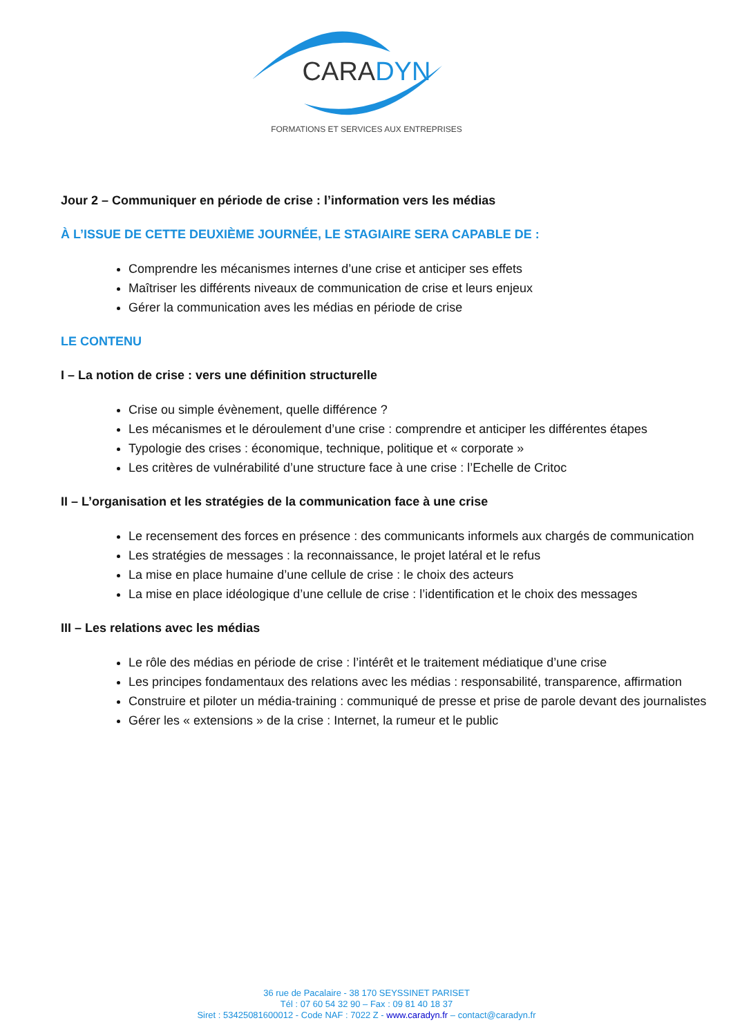CARADYN
FORMATIONS ET SERVICES AUX ENTREPRISES
Jour 2 – Communiquer en période de crise : l’information vers les médias
À L’ISSUE DE CETTE DEUXIÈME JOURNÉE, LE STAGIAIRE SERA CAPABLE DE :
Comprendre les mécanismes internes d’une crise et anticiper ses effets
Maîtriser les différents niveaux de communication de crise et leurs enjeux
Gérer la communication aves les médias en période de crise
LE CONTENU
I – La notion de crise : vers une définition structurelle
Crise ou simple évènement, quelle différence ?
Les mécanismes et le déroulement d’une crise : comprendre et anticiper les différentes étapes
Typologie des crises : économique, technique, politique et « corporate »
Les critères de vulnérabilité d’une structure face à une crise : l’Echelle de Critoc
II – L’organisation et les stratégies de la communication face à une crise
Le recensement des forces en présence : des communicants informels aux chargés de communication
Les stratégies de messages : la reconnaissance, le projet latéral et le refus
La mise en place humaine d’une cellule de crise : le choix des acteurs
La mise en place idéologique d’une cellule de crise : l’identification et le choix des messages
III – Les relations avec les médias
Le rôle des médias en période de crise : l’intérêt et le traitement médiatique d’une crise
Les principes fondamentaux des relations avec les médias : responsabilité, transparence, affirmation
Construire et piloter un média-training : communiqué de presse et prise de parole devant des journalistes
Gérer les « extensions » de la crise : Internet, la rumeur et le public
36 rue de Pacalaire - 38 170 SEYSSINET PARISET
Tél : 07 60 54 32 90 – Fax : 09 81 40 18 37
Siret : 53425081600012 - Code NAF : 7022 Z - www.caradyn.fr – contact@caradyn.fr